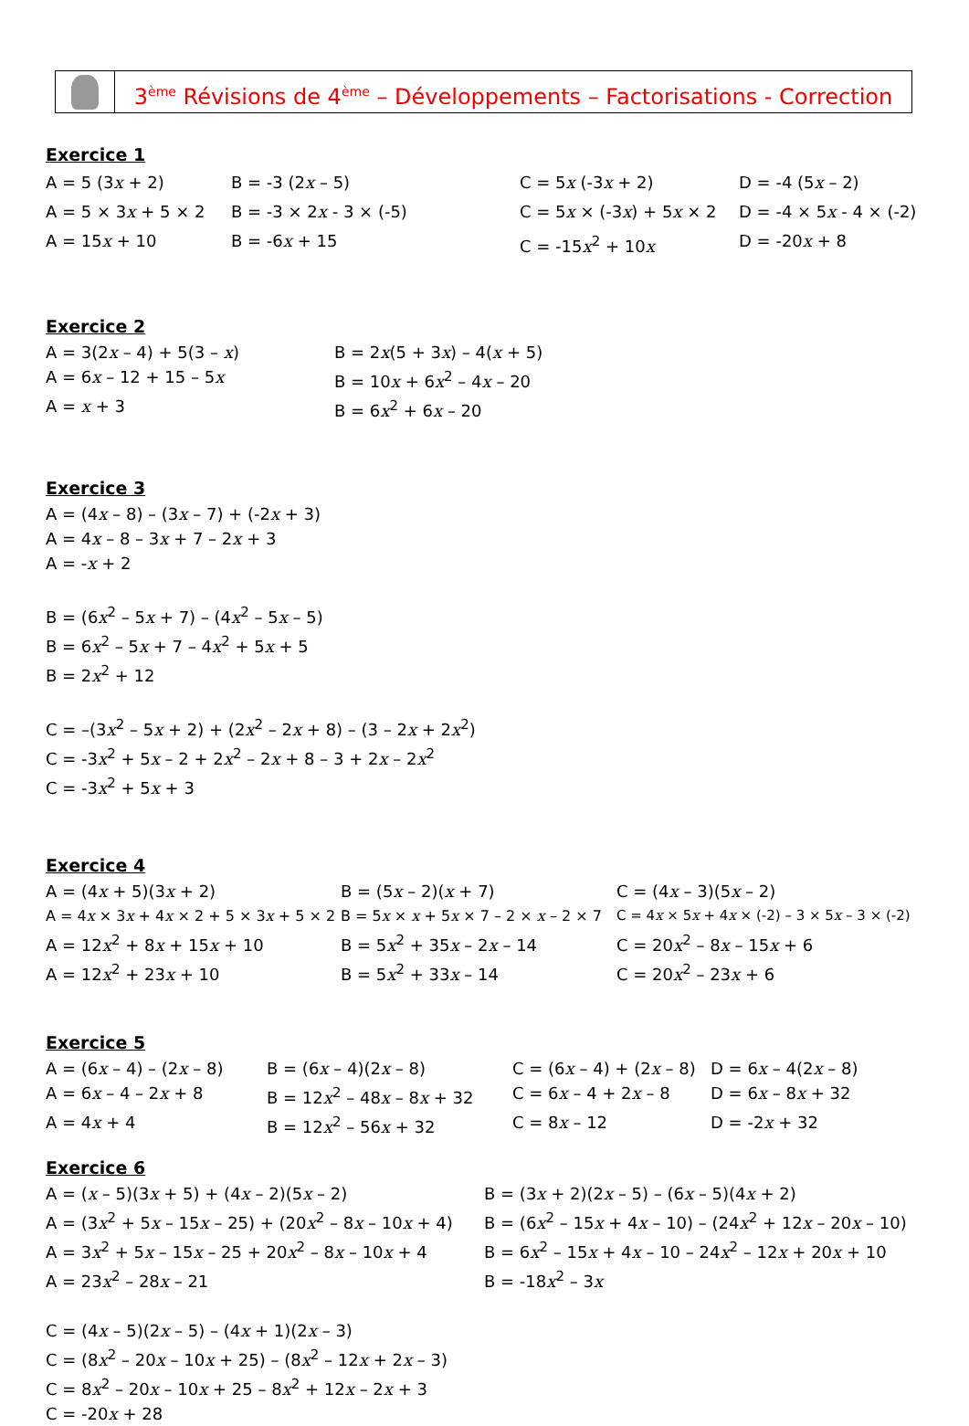3<sup>ème</sup> Révisions de 4<sup>ème</sup> – Développements – Factorisations - Correction
Exercice 1
A = 5 (3x + 2)
B = -3 (2x – 5)
C = 5x (-3x + 2)
D = -4 (5x – 2)
A = 5 × 3x + 5 × 2
B = -3 × 2x - 3 × (-5)
C = 5x × (-3x) + 5x × 2
D = -4 × 5x - 4 × (-2)
A = 15x + 10
B = -6x + 15
C = -15x<sup>2</sup> + 10x
D = -20x + 8
Exercice 2
A = 3(2x – 4) + 5(3 – x)
B = 2x(5 + 3x) – 4(x + 5)
A = 6x – 12 + 15 – 5x
B = 10x + 6x<sup>2</sup> – 4x – 20
A = x + 3
B = 6x<sup>2</sup> + 6x – 20
Exercice 3
A = (4x – 8) – (3x – 7) + (-2x + 3)
A = 4x – 8 – 3x + 7 – 2x + 3
A = -x + 2
B = (6x<sup>2</sup> – 5x + 7) – (4x<sup>2</sup> – 5x – 5)
B = 6x<sup>2</sup> – 5x + 7 – 4x<sup>2</sup> + 5x + 5
B = 2x<sup>2</sup> + 12
C = –(3x<sup>2</sup> – 5x + 2) + (2x<sup>2</sup> – 2x + 8) – (3 – 2x + 2x<sup>2</sup>)
C = -3x<sup>2</sup> + 5x – 2 + 2x<sup>2</sup> – 2x + 8 – 3 + 2x – 2x<sup>2</sup>
C = -3x<sup>2</sup> + 5x + 3
Exercice 4
A = (4x + 5)(3x + 2)
B = (5x – 2)(x + 7)
C = (4x – 3)(5x – 2)
A = 4x × 3x + 4x × 2 + 5 × 3x + 5 × 2
B = 5x × x + 5x × 7 – 2 × x – 2 × 7
C = 4x × 5x + 4x × (-2) – 3 × 5x – 3 × (-2)
A = 12x<sup>2</sup> + 8x + 15x + 10
B = 5x<sup>2</sup> + 35x – 2x – 14
C = 20x<sup>2</sup> – 8x – 15x + 6
A = 12x<sup>2</sup> + 23x + 10
B = 5x<sup>2</sup> + 33x – 14
C = 20x<sup>2</sup> – 23x + 6
Exercice 5
A = (6x – 4) – (2x – 8)
B = (6x – 4)(2x – 8)
C = (6x – 4) + (2x – 8)
D = 6x – 4(2x – 8)
A = 6x – 4 – 2x + 8
B = 12x<sup>2</sup> – 48x – 8x + 32
C = 6x – 4 + 2x – 8
D = 6x – 8x + 32
A = 4x + 4
B = 12x<sup>2</sup> – 56x + 32
C = 8x – 12
D = -2x + 32
Exercice 6
A = (x – 5)(3x + 5) + (4x – 2)(5x – 2)
B = (3x + 2)(2x – 5) – (6x – 5)(4x + 2)
A = (3x<sup>2</sup> + 5x – 15x – 25) + (20x<sup>2</sup> – 8x – 10x + 4)
B = (6x<sup>2</sup> – 15x + 4x – 10) – (24x<sup>2</sup> + 12x – 20x – 10)
A = 3x<sup>2</sup> + 5x – 15x – 25 + 20x<sup>2</sup> – 8x – 10x + 4
B = 6x<sup>2</sup> – 15x + 4x – 10 – 24x<sup>2</sup> – 12x + 20x + 10
A = 23x<sup>2</sup> – 28x – 21
B = -18x<sup>2</sup> – 3x
C = (4x – 5)(2x – 5) – (4x + 1)(2x – 3)
C = (8x<sup>2</sup> – 20x – 10x + 25) – (8x<sup>2</sup> – 12x + 2x – 3)
C = 8x<sup>2</sup> – 20x – 10x + 25 – 8x<sup>2</sup> + 12x – 2x + 3
C = -20x + 28